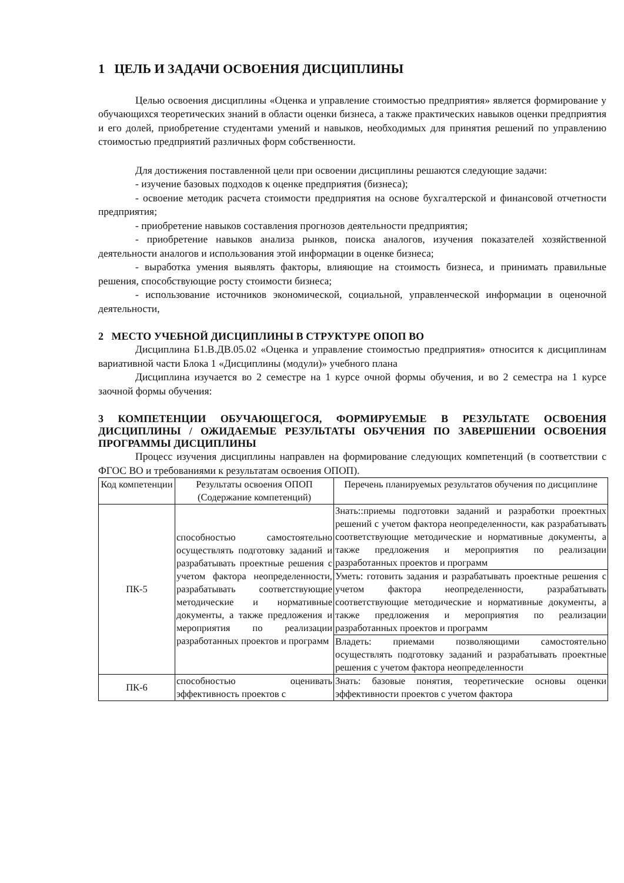1 ЦЕЛЬ И ЗАДАЧИ ОСВОЕНИЯ ДИСЦИПЛИНЫ
Целью освоения дисциплины «Оценка и управление стоимостью предприятия» является формирование у обучающихся теоретических знаний в области оценки бизнеса, а также практических навыков оценки предприятия и его долей, приобретение студентами умений и навыков, необходимых для принятия решений по управлению стоимостью предприятий различных форм собственности.
Для достижения поставленной цели при освоении дисциплины решаются следующие задачи:
- изучение базовых подходов к оценке предприятия (бизнеса);
- освоение методик расчета стоимости предприятия на основе бухгалтерской и финансовой отчетности предприятия;
- приобретение навыков составления прогнозов деятельности предприятия;
- приобретение навыков анализа рынков, поиска аналогов, изучения показателей хозяйственной деятельности аналогов и использования этой информации в оценке бизнеса;
- выработка умения выявлять факторы, влияющие на стоимость бизнеса, и принимать правильные решения, способствующие росту стоимости бизнеса;
- использование источников экономической, социальной, управленческой информации в оценочной деятельности,
2 МЕСТО УЧЕБНОЙ ДИСЦИПЛИНЫ В СТРУКТУРЕ ОПОП ВО
Дисциплина Б1.В.ДВ.05.02 «Оценка и управление стоимостью предприятия» относится к дисциплинам вариативной части Блока 1 «Дисциплины (модули)» учебного плана
Дисциплина изучается во 2 семестре на 1 курсе очной формы обучения, и во 2 семестра на 1 курсе заочной формы обучения:
3 КОМПЕТЕНЦИИ ОБУЧАЮЩЕГОСЯ, ФОРМИРУЕМЫЕ В РЕЗУЛЬТАТЕ ОСВОЕНИЯ ДИСЦИПЛИНЫ / ОЖИДАЕМЫЕ РЕЗУЛЬТАТЫ ОБУЧЕНИЯ ПО ЗАВЕРШЕНИИ ОСВОЕНИЯ ПРОГРАММЫ ДИСЦИПЛИНЫ
Процесс изучения дисциплины направлен на формирование следующих компетенций (в соответствии с ФГОС ВО и требованиями к результатам освоения ОПОП).
| Код компетенции | Результаты освоения ОПОП (Содержание компетенций) | Перечень планируемых результатов обучения по дисциплине |
| --- | --- | --- |
| ПК-5 | способностью самостоятельно осуществлять подготовку заданий и разрабатывать проектные решения с учетом фактора неопределенности, разрабатывать соответствующие методические и нормативные документы, а также предложения и мероприятия по реализации разработанных проектов и программ | Знать::приемы подготовки заданий и разработки проектных решений с учетом фактора неопределенности, как разрабатывать соответствующие методические и нормативные документы, а также предложения и мероприятия по реализации разработанных проектов и программ |
| | | Уметь: готовить задания и разрабатывать проектные решения с учетом фактора неопределенности, разрабатывать соответствующие методические и нормативные документы, а также предложения и мероприятия по реализации разработанных проектов и программ |
| | | Владеть: приемами позволяющими самостоятельно осуществлять подготовку заданий и разрабатывать проектные решения с учетом фактора неопределенности |
| ПК-6 | способностью оценивать эффективность проектов с | Знать: базовые понятия, теоретические основы оценки эффективности проектов с учетом фактора |